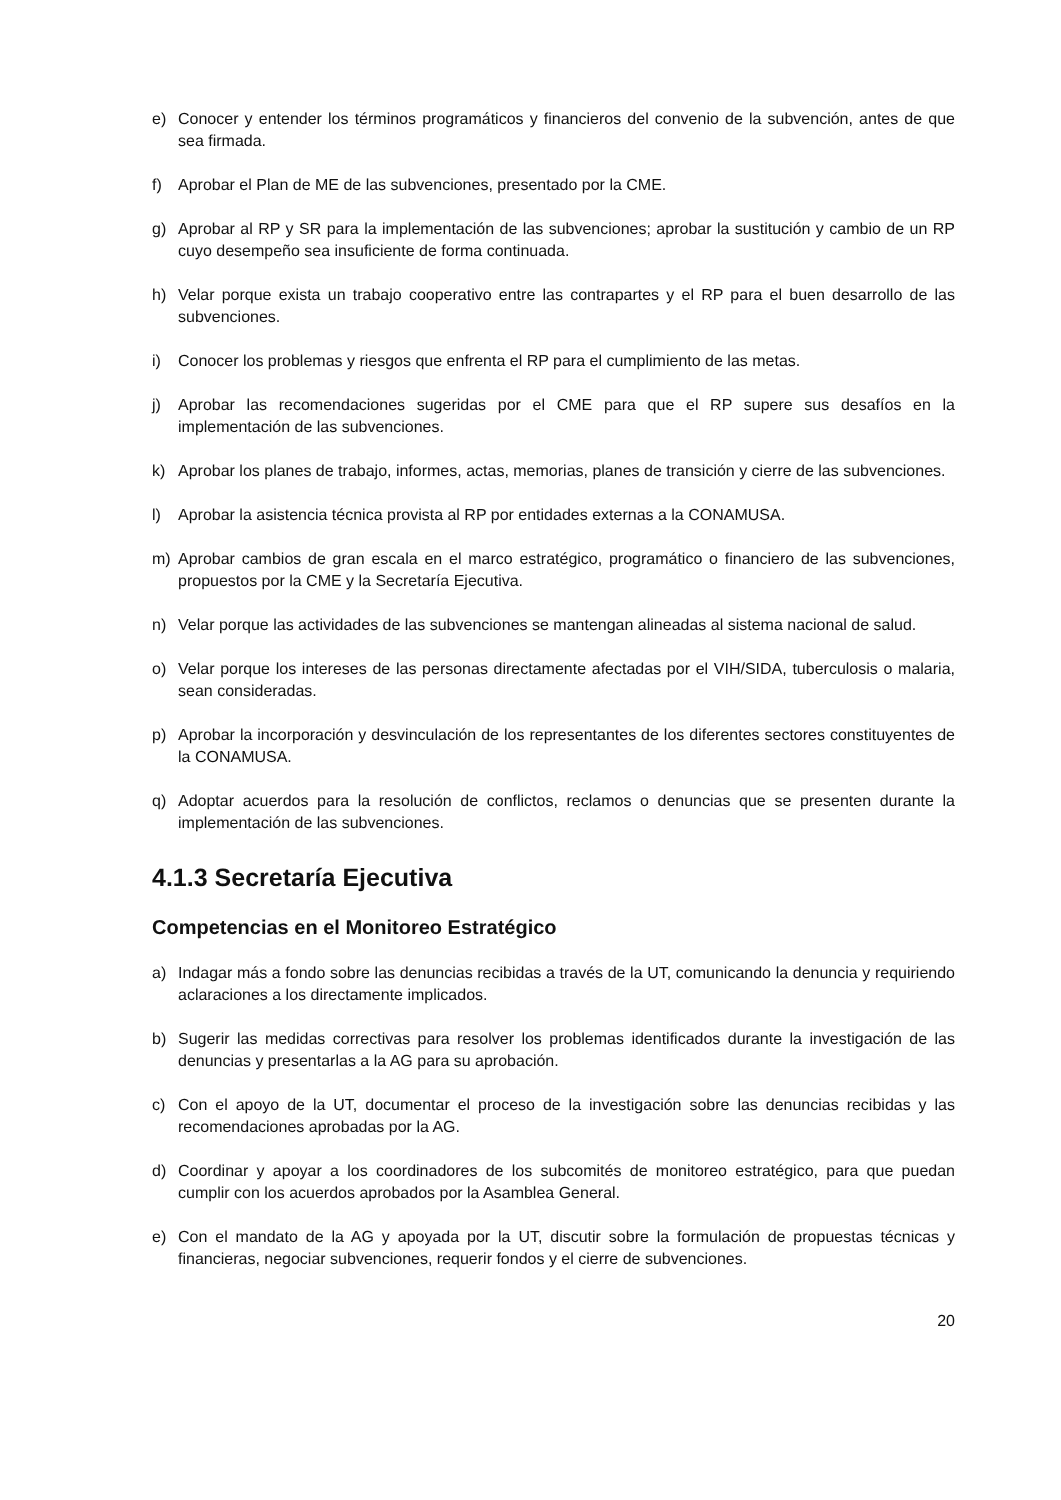e) Conocer y entender los términos programáticos y financieros del convenio de la subvención, antes de que sea firmada.
f) Aprobar el Plan de ME de las subvenciones, presentado por la CME.
g) Aprobar al RP y SR para la implementación de las subvenciones; aprobar la sustitución y cambio de un RP cuyo desempeño sea insuficiente de forma continuada.
h) Velar porque exista un trabajo cooperativo entre las contrapartes y el RP para el buen desarrollo de las subvenciones.
i) Conocer los problemas y riesgos que enfrenta el RP para el cumplimiento de las metas.
j) Aprobar las recomendaciones sugeridas por el CME para que el RP supere sus desafíos en la implementación de las subvenciones.
k) Aprobar los planes de trabajo, informes, actas, memorias, planes de transición y cierre de las subvenciones.
l) Aprobar la asistencia técnica provista al RP por entidades externas a la CONAMUSA.
m) Aprobar cambios de gran escala en el marco estratégico, programático o financiero de las subvenciones, propuestos por la CME y la Secretaría Ejecutiva.
n) Velar porque las actividades de las subvenciones se mantengan alineadas al sistema nacional de salud.
o) Velar porque los intereses de las personas directamente afectadas por el VIH/SIDA, tuberculosis o malaria, sean consideradas.
p) Aprobar la incorporación y desvinculación de los representantes de los diferentes sectores constituyentes de la CONAMUSA.
q) Adoptar acuerdos para la resolución de conflictos, reclamos o denuncias que se presenten durante la implementación de las subvenciones.
4.1.3 Secretaría Ejecutiva
Competencias en el Monitoreo Estratégico
a) Indagar más a fondo sobre las denuncias recibidas a través de la UT, comunicando la denuncia y requiriendo aclaraciones a los directamente implicados.
b) Sugerir las medidas correctivas para resolver los problemas identificados durante la investigación de las denuncias y presentarlas a la AG para su aprobación.
c) Con el apoyo de la UT, documentar el proceso de la investigación sobre las denuncias recibidas y las recomendaciones aprobadas por la AG.
d) Coordinar y apoyar a los coordinadores de los subcomités de monitoreo estratégico, para que puedan cumplir con los acuerdos aprobados por la Asamblea General.
e) Con el mandato de la AG y apoyada por la UT, discutir sobre la formulación de propuestas técnicas y financieras, negociar subvenciones, requerir fondos y el cierre de subvenciones.
20